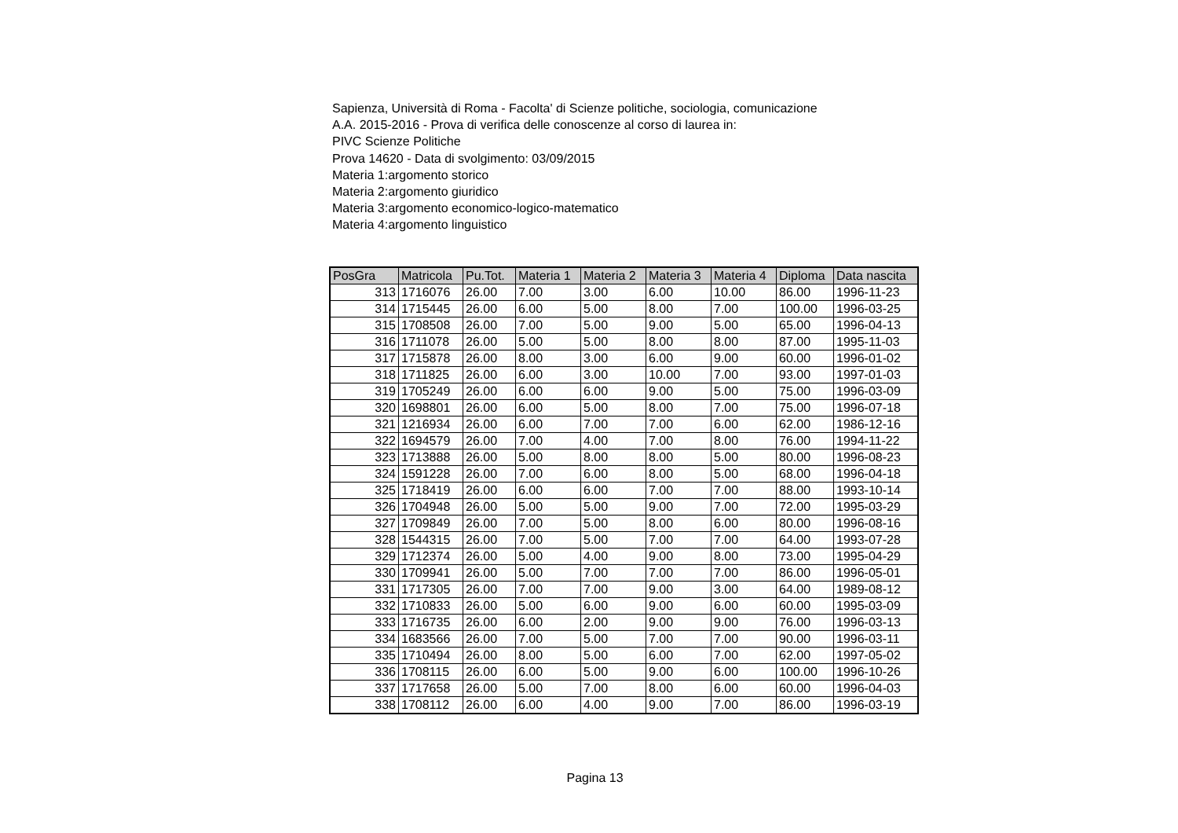Sapienza, Università di Roma - Facolta' di Scienze politiche, sociologia, comunicazione
A.A. 2015-2016 - Prova di verifica delle conoscenze al corso di laurea in:
PIVC Scienze Politiche
Prova 14620 - Data di svolgimento: 03/09/2015
Materia 1:argomento storico
Materia 2:argomento giuridico
Materia 3:argomento economico-logico-matematico
Materia 4:argomento linguistico
| PosGra | Matricola | Pu.Tot. | Materia 1 | Materia 2 | Materia 3 | Materia 4 | Diploma | Data nascita |
| --- | --- | --- | --- | --- | --- | --- | --- | --- |
| 313 | 1716076 | 26.00 | 7.00 | 3.00 | 6.00 | 10.00 | 86.00 | 1996-11-23 |
| 314 | 1715445 | 26.00 | 6.00 | 5.00 | 8.00 | 7.00 | 100.00 | 1996-03-25 |
| 315 | 1708508 | 26.00 | 7.00 | 5.00 | 9.00 | 5.00 | 65.00 | 1996-04-13 |
| 316 | 1711078 | 26.00 | 5.00 | 5.00 | 8.00 | 8.00 | 87.00 | 1995-11-03 |
| 317 | 1715878 | 26.00 | 8.00 | 3.00 | 6.00 | 9.00 | 60.00 | 1996-01-02 |
| 318 | 1711825 | 26.00 | 6.00 | 3.00 | 10.00 | 7.00 | 93.00 | 1997-01-03 |
| 319 | 1705249 | 26.00 | 6.00 | 6.00 | 9.00 | 5.00 | 75.00 | 1996-03-09 |
| 320 | 1698801 | 26.00 | 6.00 | 5.00 | 8.00 | 7.00 | 75.00 | 1996-07-18 |
| 321 | 1216934 | 26.00 | 6.00 | 7.00 | 7.00 | 6.00 | 62.00 | 1986-12-16 |
| 322 | 1694579 | 26.00 | 7.00 | 4.00 | 7.00 | 8.00 | 76.00 | 1994-11-22 |
| 323 | 1713888 | 26.00 | 5.00 | 8.00 | 8.00 | 5.00 | 80.00 | 1996-08-23 |
| 324 | 1591228 | 26.00 | 7.00 | 6.00 | 8.00 | 5.00 | 68.00 | 1996-04-18 |
| 325 | 1718419 | 26.00 | 6.00 | 6.00 | 7.00 | 7.00 | 88.00 | 1993-10-14 |
| 326 | 1704948 | 26.00 | 5.00 | 5.00 | 9.00 | 7.00 | 72.00 | 1995-03-29 |
| 327 | 1709849 | 26.00 | 7.00 | 5.00 | 8.00 | 6.00 | 80.00 | 1996-08-16 |
| 328 | 1544315 | 26.00 | 7.00 | 5.00 | 7.00 | 7.00 | 64.00 | 1993-07-28 |
| 329 | 1712374 | 26.00 | 5.00 | 4.00 | 9.00 | 8.00 | 73.00 | 1995-04-29 |
| 330 | 1709941 | 26.00 | 5.00 | 7.00 | 7.00 | 7.00 | 86.00 | 1996-05-01 |
| 331 | 1717305 | 26.00 | 7.00 | 7.00 | 9.00 | 3.00 | 64.00 | 1989-08-12 |
| 332 | 1710833 | 26.00 | 5.00 | 6.00 | 9.00 | 6.00 | 60.00 | 1995-03-09 |
| 333 | 1716735 | 26.00 | 6.00 | 2.00 | 9.00 | 9.00 | 76.00 | 1996-03-13 |
| 334 | 1683566 | 26.00 | 7.00 | 5.00 | 7.00 | 7.00 | 90.00 | 1996-03-11 |
| 335 | 1710494 | 26.00 | 8.00 | 5.00 | 6.00 | 7.00 | 62.00 | 1997-05-02 |
| 336 | 1708115 | 26.00 | 6.00 | 5.00 | 9.00 | 6.00 | 100.00 | 1996-10-26 |
| 337 | 1717658 | 26.00 | 5.00 | 7.00 | 8.00 | 6.00 | 60.00 | 1996-04-03 |
| 338 | 1708112 | 26.00 | 6.00 | 4.00 | 9.00 | 7.00 | 86.00 | 1996-03-19 |
Pagina 13